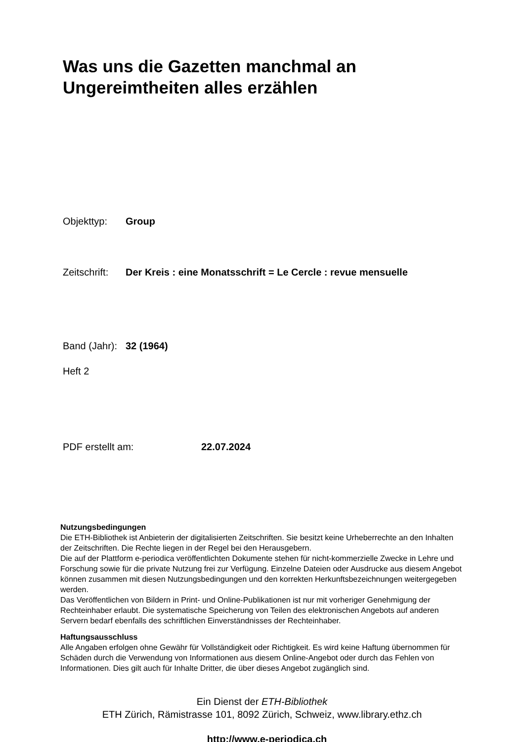Was uns die Gazetten manchmal an
Ungereimtheiten alles erzählen
Objekttyp: Group
Zeitschrift: Der Kreis : eine Monatsschrift = Le Cercle : revue mensuelle
Band (Jahr): 32 (1964)
Heft 2
PDF erstellt am: 22.07.2024
Nutzungsbedingungen
Die ETH-Bibliothek ist Anbieterin der digitalisierten Zeitschriften. Sie besitzt keine Urheberrechte an den Inhalten der Zeitschriften. Die Rechte liegen in der Regel bei den Herausgebern.
Die auf der Plattform e-periodica veröffentlichten Dokumente stehen für nicht-kommerzielle Zwecke in Lehre und Forschung sowie für die private Nutzung frei zur Verfügung. Einzelne Dateien oder Ausdrucke aus diesem Angebot können zusammen mit diesen Nutzungsbedingungen und den korrekten Herkunftsbezeichnungen weitergegeben werden.
Das Veröffentlichen von Bildern in Print- und Online-Publikationen ist nur mit vorheriger Genehmigung der Rechteinhaber erlaubt. Die systematische Speicherung von Teilen des elektronischen Angebots auf anderen Servern bedarf ebenfalls des schriftlichen Einverständnisses der Rechteinhaber.
Haftungsausschluss
Alle Angaben erfolgen ohne Gewähr für Vollständigkeit oder Richtigkeit. Es wird keine Haftung übernommen für Schäden durch die Verwendung von Informationen aus diesem Online-Angebot oder durch das Fehlen von Informationen. Dies gilt auch für Inhalte Dritter, die über dieses Angebot zugänglich sind.
Ein Dienst der ETH-Bibliothek
ETH Zürich, Rämistrasse 101, 8092 Zürich, Schweiz, www.library.ethz.ch
http://www.e-periodica.ch